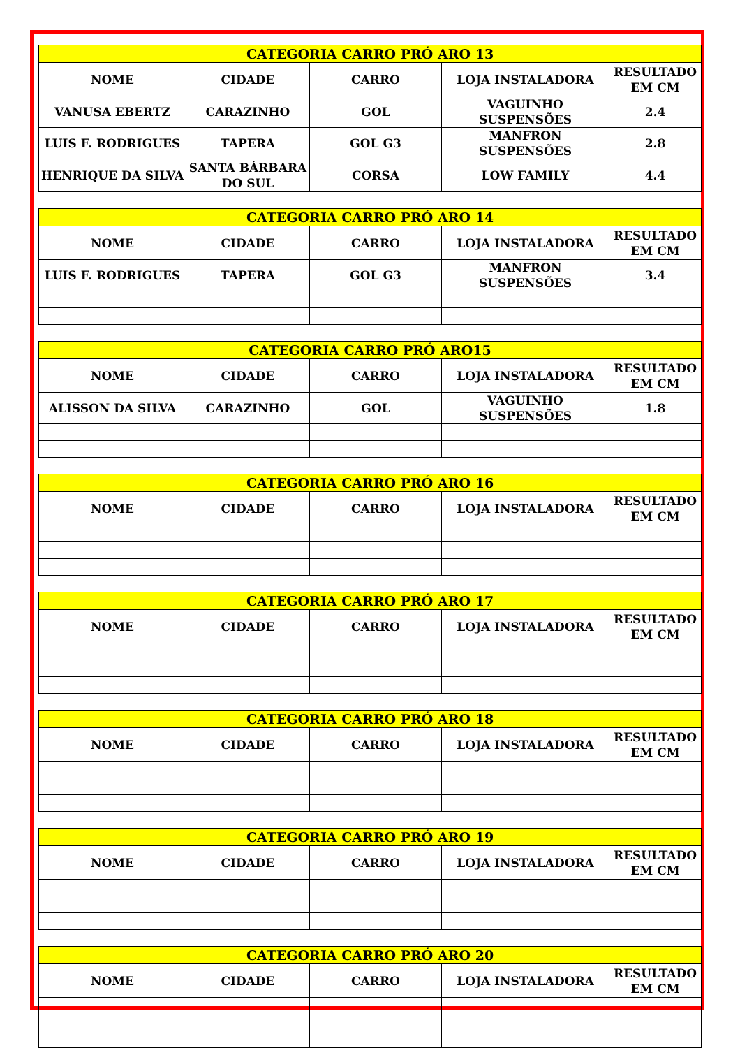| CATEGORIA CARRO PRÓ ARO 13 | | | | |
| --- | --- | --- | --- | --- |
| NOME | CIDADE | CARRO | LOJA INSTALADORA | RESULTADO EM CM |
| VANUSA EBERTZ | CARAZINHO | GOL | VAGUINHO SUSPENSÕES | 2.4 |
| LUIS F. RODRIGUES | TAPERA | GOL G3 | MANFRON SUSPENSÕES | 2.8 |
| HENRIQUE DA SILVA | SANTA BÁRBARA DO SUL | CORSA | LOW FAMILY | 4.4 |
| CATEGORIA CARRO PRÓ ARO 14 | | | | |
| --- | --- | --- | --- | --- |
| NOME | CIDADE | CARRO | LOJA INSTALADORA | RESULTADO EM CM |
| LUIS F. RODRIGUES | TAPERA | GOL G3 | MANFRON SUSPENSÕES | 3.4 |
| CATEGORIA CARRO PRÓ ARO15 | | | | |
| --- | --- | --- | --- | --- |
| NOME | CIDADE | CARRO | LOJA INSTALADORA | RESULTADO EM CM |
| ALISSON DA SILVA | CARAZINHO | GOL | VAGUINHO SUSPENSÕES | 1.8 |
| CATEGORIA CARRO PRÓ ARO 16 | | | | |
| --- | --- | --- | --- | --- |
| NOME | CIDADE | CARRO | LOJA INSTALADORA | RESULTADO EM CM |
| CATEGORIA CARRO PRÓ ARO 17 | | | | |
| --- | --- | --- | --- | --- |
| NOME | CIDADE | CARRO | LOJA INSTALADORA | RESULTADO EM CM |
| CATEGORIA CARRO PRÓ ARO 18 | | | | |
| --- | --- | --- | --- | --- |
| NOME | CIDADE | CARRO | LOJA INSTALADORA | RESULTADO EM CM |
| CATEGORIA CARRO PRÓ ARO 19 | | | | |
| --- | --- | --- | --- | --- |
| NOME | CIDADE | CARRO | LOJA INSTALADORA | RESULTADO EM CM |
| CATEGORIA CARRO PRÓ ARO 20 | | | | |
| --- | --- | --- | --- | --- |
| NOME | CIDADE | CARRO | LOJA INSTALADORA | RESULTADO EM CM |